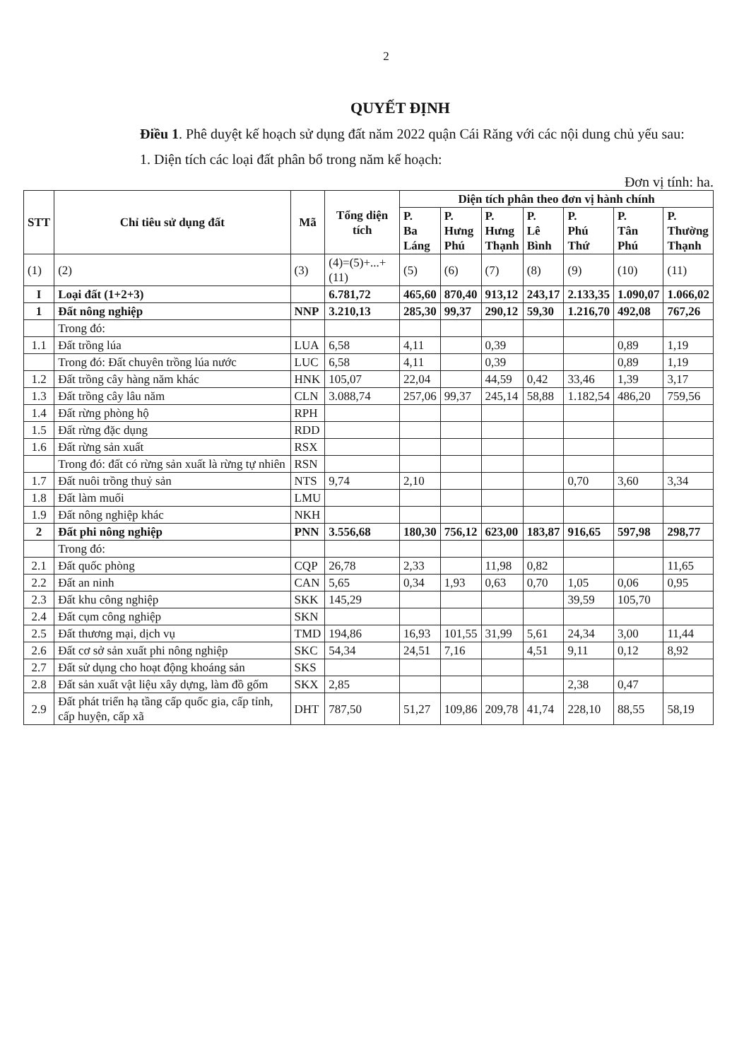2
QUYẾT ĐỊNH
Điều 1. Phê duyệt kế hoạch sử dụng đất năm 2022 quận Cái Răng với các nội dung chủ yếu sau:
1. Diện tích các loại đất phân bổ trong năm kế hoạch:
Đơn vị tính: ha.
| STT | Chỉ tiêu sử dụng đất | Mã | Tổng diện tích | Diện tích phân theo đơn vị hành chính | | | | | | |
| --- | --- | --- | --- | --- | --- | --- | --- | --- | --- | --- |
| | | | | P. Ba Láng | P. Hưng Phú | P. Hưng Thạnh | P. Lê Bình | P. Phú Thứ | P. Tân Phú | P. Thường Thạnh |
| (1) | (2) | (3) | (4)=(5)+...+(11) | (5) | (6) | (7) | (8) | (9) | (10) | (11) |
| I | Loại đất (1+2+3) | | 6.781,72 | 465,60 | 870,40 | 913,12 | 243,17 | 2.133,35 | 1.090,07 | 1.066,02 |
| 1 | Đất nông nghiệp | NNP | 3.210,13 | 285,30 | 99,37 | 290,12 | 59,30 | 1.216,70 | 492,08 | 767,26 |
| | Trong đó: | | | | | | | | | |
| 1.1 | Đất trồng lúa | LUA | 6,58 | 4,11 | | 0,39 | | | 0,89 | 1,19 |
| | Trong đó: Đất chuyên trồng lúa nước | LUC | 6,58 | 4,11 | | 0,39 | | | 0,89 | 1,19 |
| 1.2 | Đất trồng cây hàng năm khác | HNK | 105,07 | 22,04 | | 44,59 | 0,42 | 33,46 | 1,39 | 3,17 |
| 1.3 | Đất trồng cây lâu năm | CLN | 3.088,74 | 257,06 | 99,37 | 245,14 | 58,88 | 1.182,54 | 486,20 | 759,56 |
| 1.4 | Đất rừng phòng hộ | RPH | | | | | | | | |
| 1.5 | Đất rừng đặc dụng | RDD | | | | | | | | |
| 1.6 | Đất rừng sản xuất | RSX | | | | | | | | |
| | Trong đó: đất có rừng sản xuất là rừng tự nhiên | RSN | | | | | | | | |
| 1.7 | Đất nuôi trồng thuỷ sản | NTS | 9,74 | 2,10 | | | | 0,70 | 3,60 | 3,34 |
| 1.8 | Đất làm muối | LMU | | | | | | | | |
| 1.9 | Đất nông nghiệp khác | NKH | | | | | | | | |
| 2 | Đất phi nông nghiệp | PNN | 3.556,68 | 180,30 | 756,12 | 623,00 | 183,87 | 916,65 | 597,98 | 298,77 |
| | Trong đó: | | | | | | | | | |
| 2.1 | Đất quốc phòng | CQP | 26,78 | 2,33 | | 11,98 | 0,82 | | | 11,65 |
| 2.2 | Đất an ninh | CAN | 5,65 | 0,34 | 1,93 | 0,63 | 0,70 | 1,05 | 0,06 | 0,95 |
| 2.3 | Đất khu công nghiệp | SKK | 145,29 | | | | | 39,59 | 105,70 | |
| 2.4 | Đất cụm công nghiệp | SKN | | | | | | | | |
| 2.5 | Đất thương mại, dịch vụ | TMD | 194,86 | 16,93 | 101,55 | 31,99 | 5,61 | 24,34 | 3,00 | 11,44 |
| 2.6 | Đất cơ sở sản xuất phi nông nghiệp | SKC | 54,34 | 24,51 | 7,16 | | 4,51 | 9,11 | 0,12 | 8,92 |
| 2.7 | Đất sử dụng cho hoạt động khoáng sản | SKS | | | | | | | | |
| 2.8 | Đất sản xuất vật liệu xây dựng, làm đồ gốm | SKX | 2,85 | | | | | 2,38 | 0,47 | |
| 2.9 | Đất phát triển hạ tầng cấp quốc gia, cấp tỉnh, cấp huyện, cấp xã | DHT | 787,50 | 51,27 | 109,86 | 209,78 | 41,74 | 228,10 | 88,55 | 58,19 |